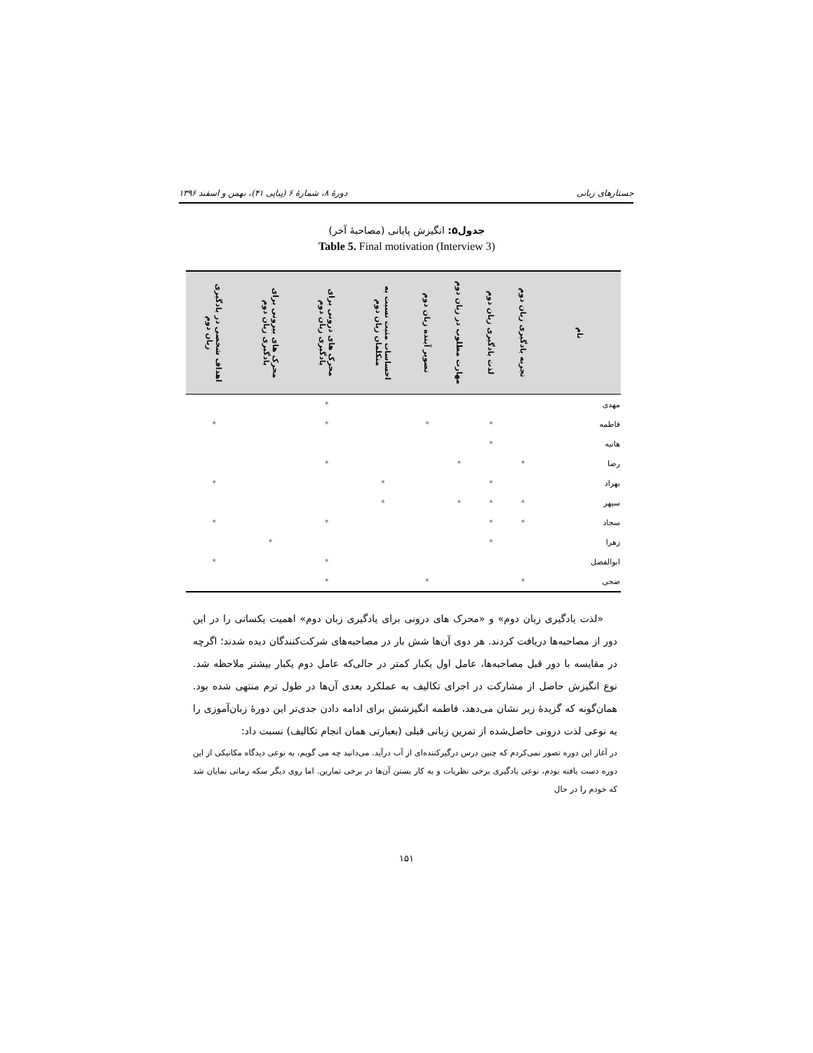جستارهای زبانی دورهٔ ۸، شمارهٔ ۶ (پیاپی ۴۱)، بهمن و اسفند ۱۳۹۶
جدول۵: انگیزش پایانی (مصاحبهٔ آخر)
Table 5. Final motivation (Interview 3)
| نام | تجربه یادگیری زبان دوم | لذت یادگیری زبان دوم | مهارت مطلوب در زبان دوم | تصویر آینده زبان دوم | احساسات مثبت نسبت به متکلمان زبان دوم | محرک های درونی برای یادگیری زبان دوم | محرک های بیرونی برای یادگیری زبان دوم | اهداف شخصی در یادگیری زبان دوم |
| --- | --- | --- | --- | --- | --- | --- | --- | --- |
| مهدی | | | | | | * | | |
| فاطمه | | * | | * | | * | | * |
| هانیه | | * | | | | | | |
| رضا | * | | * | | | * | | |
| بهراد | | * | | | * | | | * |
| سپهر | * | * | * | | * | | | |
| سجاد | * | * | | | | * | | * |
| زهرا | | * | | | | | * | |
| ابوالفضل | | | | | | * | | * |
| ضحی | * | | | * | | * | | |
«لذت یادگیری زبان دوم» و «محرک های درونی برای یادگیری زبان دوم» اهمیت یکسانی را در این دور از مصاحبه‌ها دریافت کردند. هر دوی آن‌ها شش بار در مصاحبه‌های شرکت‌کنندگان دیده شدند؛ اگرچه در مقایسه با دور قبل مصاحبه‌ها، عامل اول یکبار کمتر در حالی‌که عامل دوم یکبار بیشتر ملاحظه شد. نوع انگیزش حاصل از مشارکت در اجرای تکالیف به عملکرد بعدی آن‌ها در طول ترم منتهی شده بود. همان‌گونه که گزیدهٔ زیر نشان می‌دهد، فاطمه انگیزشش برای ادامه دادن جدی‌تر این دورهٔ زبان‌آموزی را به نوعی لذت درونی حاصل‌شده از تمرین زبانی قبلی (بعبارتی همان انجام تکالیف) نسبت داد:
در آغاز این دوره تصور نمی‌کردم که چنین درس درگیرکننده‌ای از آب درآید. می‌دانید چه می گویم، به نوعی دیدگاه مکانیکی از این دوره دست یافته بودم، نوعی یادگیری برخی نظریات و به کار بستن آن‌ها در برخی تمارین. اما روی دیگر سکه زمانی نمایان شد که خودم را در حال
۱۵۱